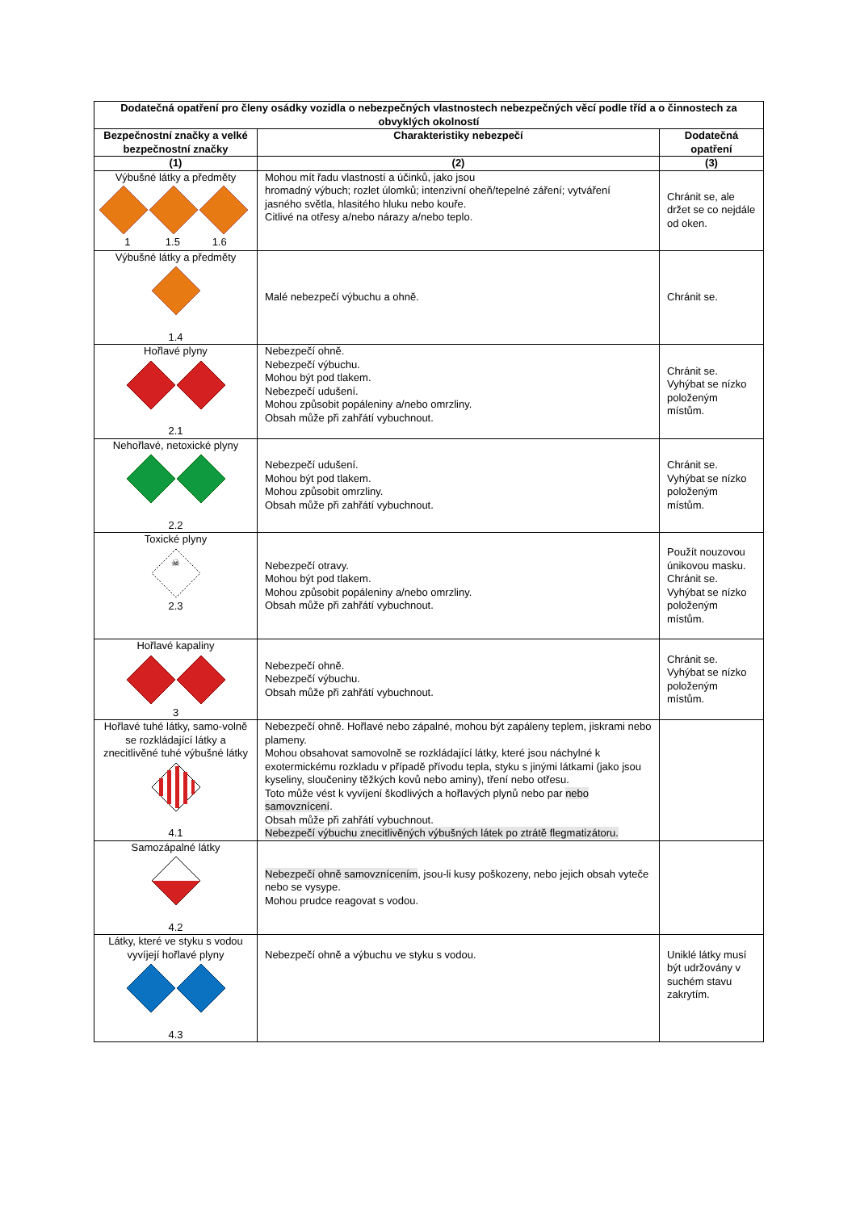| Dodatečná opatření pro členy osádky vozidla o nebezpečných vlastnostech nebezpečných věcí podle tříd a o činnostech za obvyklých okolností | | |
| --- | --- | --- |
| Bezpečnostní značky a velké bezpečnostní značky | Charakteristiky nebezpečí | Dodatečná opatření |
| (1) | (2) | (3) |
| Výbušné látky a předměty 1 1.5 1.6 | Mohou mít řadu vlastností a účinků, jako jsou hromadný výbuch; rozlet úlomků; intenzivní oheň/tepelné záření; vytváření jasného světla, hlasitého hluku nebo kouře. Citlivé na otřesy a/nebo nárazy a/nebo teplo. | Chránit se, ale držet se co nejdále od oken. |
| Výbušné látky a předměty 1.4 | Malé nebezpečí výbuchu a ohně. | Chránit se. |
| Hořlavé plyny 2.1 | Nebezpečí ohně. Nebezpečí výbuchu. Mohou být pod tlakem. Nebezpečí udušení. Mohou způsobit popáleniny a/nebo omrzliny. Obsah může při zahřátí vybuchnout. | Chránit se. Vyhýbat se nízko položeným místům. |
| Nehořlavé, netoxické plyny 2.2 | Nebezpečí udušení. Mohou být pod tlakem. Mohou způsobit omrzliny. Obsah může při zahřátí vybuchnout. | Chránit se. Vyhýbat se nízko položeným místům. |
| Toxické plyny ☠ 2.3 | Nebezpečí otravy. Mohou být pod tlakem. Mohou způsobit popáleniny a/nebo omrzliny. Obsah může při zahřátí vybuchnout. | Použít nouzovou únikovou masku. Chránit se. Vyhýbat se nízko položeným místům. |
| Hořlavé kapaliny 3 | Nebezpečí ohně. Nebezpečí výbuchu. Obsah může při zahřátí vybuchnout. | Chránit se. Vyhýbat se nízko položeným místům. |
| Hořlavé tuhé látky, samo-volně se rozkládající látky a znecitlivěné tuhé výbušné látky 4.1 | Nebezpečí ohně. Hořlavé nebo zápalné, mohou být zapáleny teplem, jiskrami nebo plameny. Mohou obsahovat samovolně se rozkládající látky, které jsou náchylné k exotermickému rozkladu v případě přívodu tepla, styku s jinými látkami (jako jsou kyseliny, sloučeniny těžkých kovů nebo aminy), tření nebo otřesu. Toto může vést k vyvíjení škodlivých a hořlavých plynů nebo par nebo samovznícení . Obsah může při zahřátí vybuchnout. Nebezpečí výbuchu znecitlivěných výbušných látek po ztrátě flegmatizátoru. | |
| Samozápalné látky 4.2 | Nebezpečí ohně samovznícením , jsou-li kusy poškozeny, nebo jejich obsah vyteče nebo se vysype. Mohou prudce reagovat s vodou. | |
| Látky, které ve styku s vodou vyvíjejí hořlavé plyny 4.3 | Nebezpečí ohně a výbuchu ve styku s vodou. | Uniklé látky musí být udržovány v suchém stavu zakrytím. |